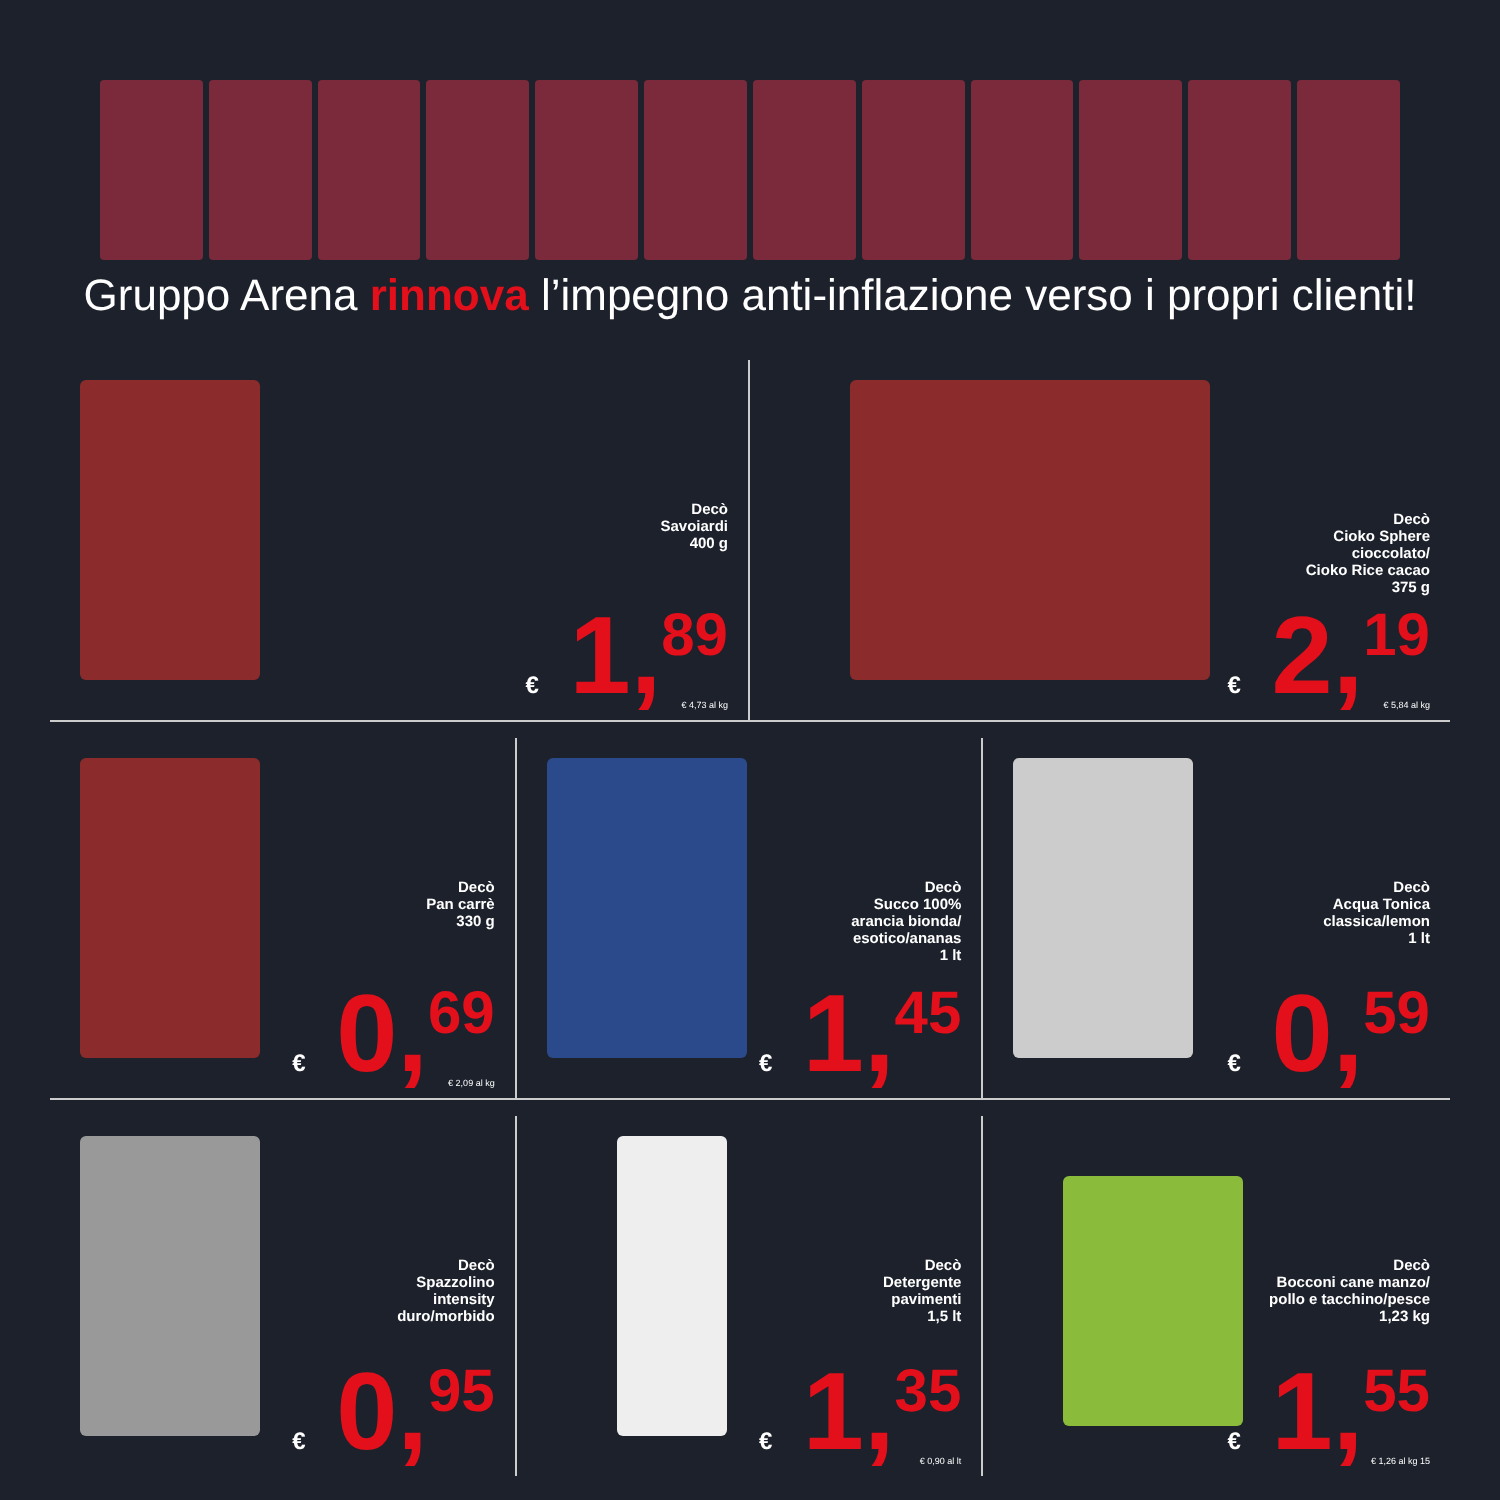Gruppo Arena rinnova l’impegno anti-inflazione verso i propri clienti!
Decò
Savoiardi
400 g
€ 1,<sup>89</sup> € 4,73 al kg
Decò
Cioko Sphere
cioccolato/
Cioko Rice cacao
375 g
€ 2,<sup>19</sup> € 5,84 al kg
Decò
Pan carrè
330 g
€ 0,<sup>69</sup> € 2,09 al kg
Decò
Succo 100%
arancia bionda/
esotico/ananas
1 lt
€ 1,<sup>45</sup>
Decò
Acqua Tonica
classica/lemon
1 lt
€ 0,<sup>59</sup>
Decò
Spazzolino
intensity
duro/morbido
€ 0,<sup>95</sup>
Decò
Detergente
pavimenti
1,5 lt
€ 1,<sup>35</sup> € 0,90 al lt
Decò
Bocconi cane manzo/
pollo e tacchino/pesce
1,23 kg
€ 1,<sup>55</sup> € 1,26 al kg 15